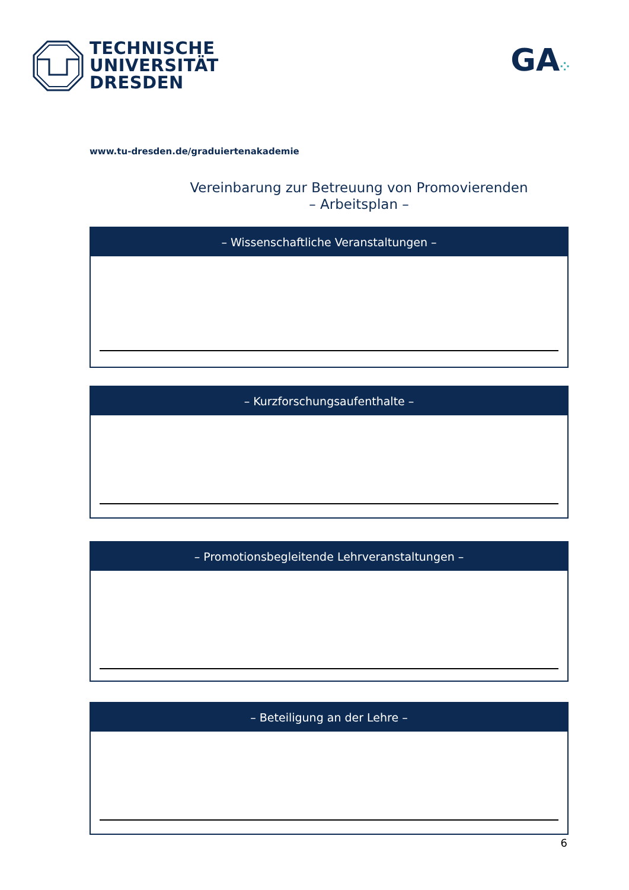TECHNISCHE
UNIVERSITÄT
DRESDEN
GA⁘
www.tu-dresden.de/graduiertenakademie
Vereinbarung zur Betreuung von Promovierenden
– Arbeitsplan –
– Wissenschaftliche Veranstaltungen –
– Kurzforschungsaufenthalte –
– Promotionsbegleitende Lehrveranstaltungen –
– Beteiligung an der Lehre –
6